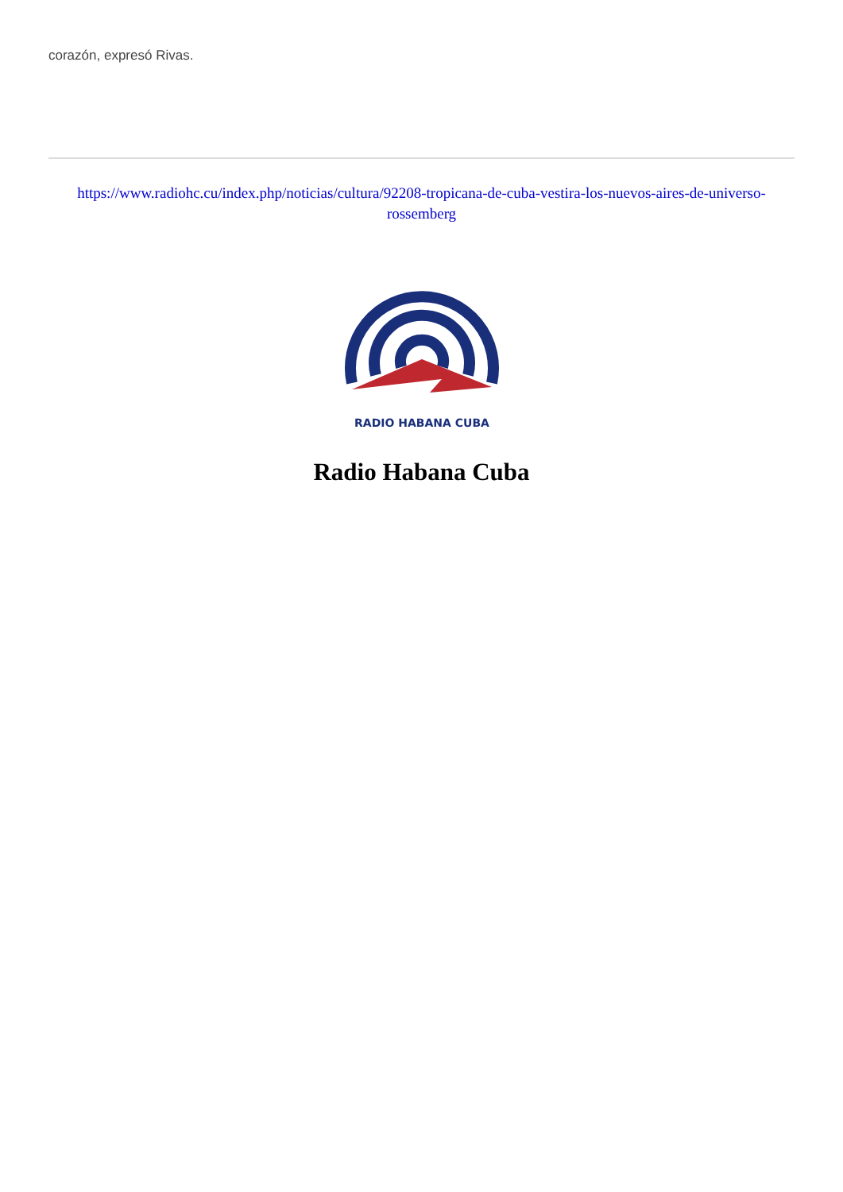corazón, expresó Rivas.
https://www.radiohc.cu/index.php/noticias/cultura/92208-tropicana-de-cuba-vestira-los-nuevos-aires-de-universo-rossemberg
RADIO HABANA CUBA
Radio Habana Cuba